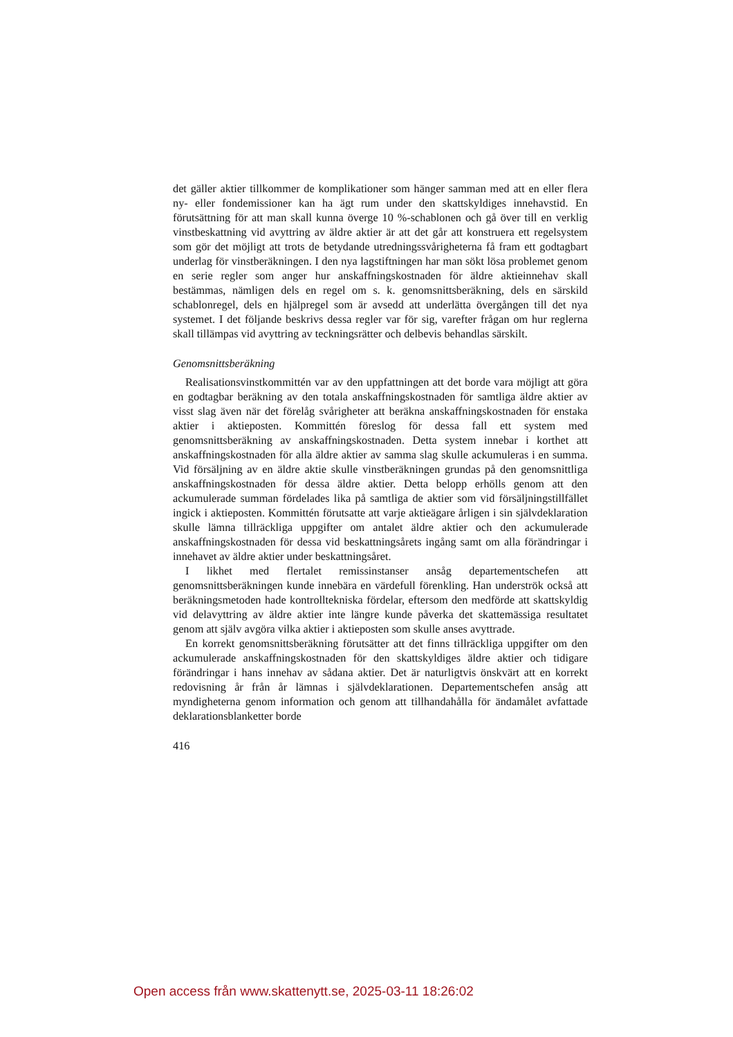det gäller aktier tillkommer de komplikationer som hänger samman med att en eller flera ny- eller fondemissioner kan ha ägt rum under den skattskyldiges innehavstid. En förutsättning för att man skall kunna överge 10 %-schablonen och gå över till en verklig vinstbeskattning vid avyttring av äldre aktier är att det går att konstruera ett regelsystem som gör det möjligt att trots de betydande utredningssvårigheterna få fram ett godtagbart underlag för vinstberäkningen. I den nya lagstiftningen har man sökt lösa problemet genom en serie regler som anger hur anskaffningskostnaden för äldre aktieinnehav skall bestämmas, nämligen dels en regel om s. k. genomsnittsberäkning, dels en särskild schablonregel, dels en hjälpregel som är avsedd att underlätta övergången till det nya systemet. I det följande beskrivs dessa regler var för sig, varefter frågan om hur reglerna skall tillämpas vid avyttring av teckningsrätter och delbevis behandlas särskilt.
Genomsnittsberäkning
Realisationsvinstkommittén var av den uppfattningen att det borde vara möjligt att göra en godtagbar beräkning av den totala anskaffningskostnaden för samtliga äldre aktier av visst slag även när det förelåg svårigheter att beräkna anskaffningskostnaden för enstaka aktier i aktieposten. Kommittén föreslog för dessa fall ett system med genomsnittsberäkning av anskaffningskostnaden. Detta system innebar i korthet att anskaffningskostnaden för alla äldre aktier av samma slag skulle ackumuleras i en summa. Vid försäljning av en äldre aktie skulle vinstberäkningen grundas på den genomsnittliga anskaffningskostnaden för dessa äldre aktier. Detta belopp erhölls genom att den ackumulerade summan fördelades lika på samtliga de aktier som vid försäljningstillfället ingick i aktieposten. Kommittén förutsatte att varje aktieägare årligen i sin självdeklaration skulle lämna tillräckliga uppgifter om antalet äldre aktier och den ackumulerade anskaffningskostnaden för dessa vid beskattningsårets ingång samt om alla förändringar i innehavet av äldre aktier under beskattningsåret.
I likhet med flertalet remissinstanser ansåg departementschefen att genomsnittsberäkningen kunde innebära en värdefull förenkling. Han underströk också att beräkningsmetoden hade kontrolltekniska fördelar, eftersom den medförde att skattskyldig vid delavyttring av äldre aktier inte längre kunde påverka det skattemässiga resultatet genom att själv avgöra vilka aktier i aktieposten som skulle anses avyttrade.
En korrekt genomsnittsberäkning förutsätter att det finns tillräckliga uppgifter om den ackumulerade anskaffningskostnaden för den skattskyldiges äldre aktier och tidigare förändringar i hans innehav av sådana aktier. Det är naturligtvis önskvärt att en korrekt redovisning år från år lämnas i självdeklarationen. Departementschefen ansåg att myndigheterna genom information och genom att tillhandahålla för ändamålet avfattade deklarationsblanketter borde
416
Open access från www.skattenytt.se, 2025-03-11 18:26:02